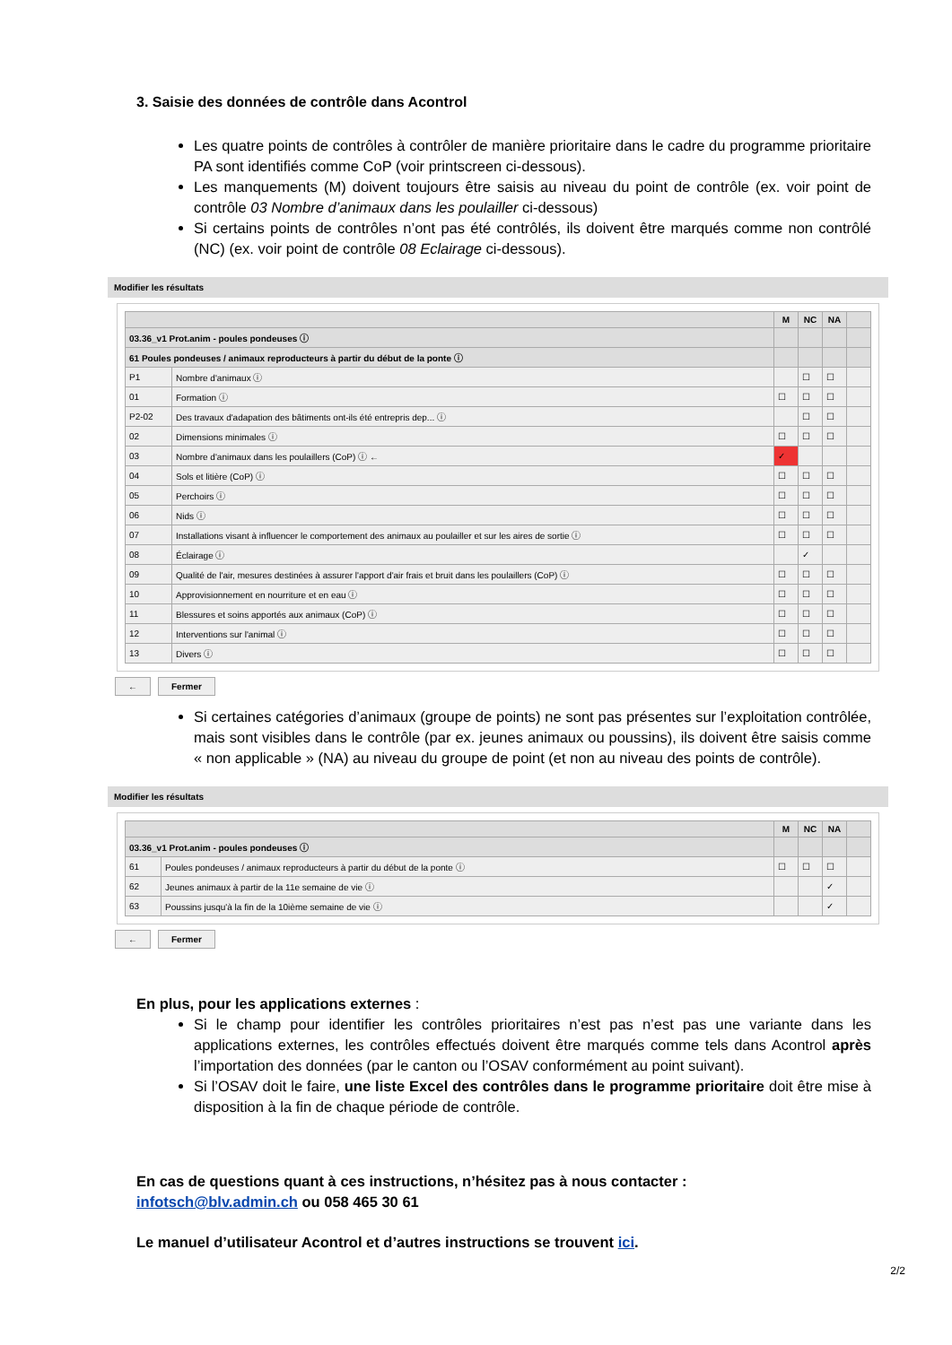3. Saisie des données de contrôle dans Acontrol
Les quatre points de contrôles à contrôler de manière prioritaire dans le cadre du programme prioritaire PA sont identifiés comme CoP (voir printscreen ci-dessous).
Les manquements (M) doivent toujours être saisis au niveau du point de contrôle (ex. voir point de contrôle 03 Nombre d’animaux dans les poulailler ci-dessous)
Si certains points de contrôles n’ont pas été contrôlés, ils doivent être marqués comme non contrôlé (NC) (ex. voir point de contrôle 08 Eclairage ci-dessous).
Modifier les résultats
| | | M | NC | NA | |
| --- | --- | --- | --- | --- | --- |
| 03.36_v1 Prot.anim - poules pondeuses ⓘ | | | | | |
| 61 Poules pondeuses / animaux reproducteurs à partir du début de la ponte ⓘ | | | | | |
| P1 | Nombre d'animaux ⓘ | | ☐ | ☐ | |
| 01 | Formation ⓘ | ☐ | ☐ | ☐ | |
| P2-02 | Des travaux d'adapation des bâtiments ont-ils été entrepris dep... ⓘ | | ☐ | ☐ | |
| 02 | Dimensions minimales ⓘ | ☐ | ☐ | ☐ | |
| 03 | Nombre d'animaux dans les poulaillers (CoP) ⓘ ← | ✓ | | | |
| 04 | Sols et litière (CoP) ⓘ | ☐ | ☐ | ☐ | |
| 05 | Perchoirs ⓘ | ☐ | ☐ | ☐ | |
| 06 | Nids ⓘ | ☐ | ☐ | ☐ | |
| 07 | Installations visant à influencer le comportement des animaux au poulailler et sur les aires de sortie ⓘ | ☐ | ☐ | ☐ | |
| 08 | Éclairage ⓘ | | ✓ | | |
| 09 | Qualité de l'air, mesures destinées à assurer l'apport d'air frais et bruit dans les poulaillers (CoP) ⓘ | ☐ | ☐ | ☐ | |
| 10 | Approvisionnement en nourriture et en eau ⓘ | ☐ | ☐ | ☐ | |
| 11 | Blessures et soins apportés aux animaux (CoP) ⓘ | ☐ | ☐ | ☐ | |
| 12 | Interventions sur l'animal ⓘ | ☐ | ☐ | ☐ | |
| 13 | Divers ⓘ | ☐ | ☐ | ☐ | |
← Fermer
Si certaines catégories d’animaux (groupe de points) ne sont pas présentes sur l’exploitation contrôlée, mais sont visibles dans le contrôle (par ex. jeunes animaux ou poussins), ils doivent être saisis comme « non applicable » (NA) au niveau du groupe de point (et non au niveau des points de contrôle).
Modifier les résultats
| | | M | NC | NA | |
| --- | --- | --- | --- | --- | --- |
| 03.36_v1 Prot.anim - poules pondeuses ⓘ | | | | | |
| 61 | Poules pondeuses / animaux reproducteurs à partir du début de la ponte ⓘ | ☐ | ☐ | ☐ | |
| 62 | Jeunes animaux à partir de la 11e semaine de vie ⓘ | | | ✓ | |
| 63 | Poussins jusqu'à la fin de la 10ième semaine de vie ⓘ | | | ✓ | |
← Fermer
En plus, pour les applications externes :
Si le champ pour identifier les contrôles prioritaires n’est pas n’est pas une variante dans les applications externes, les contrôles effectués doivent être marqués comme tels dans Acontrol après l’importation des données (par le canton ou l’OSAV conformément au point suivant).
Si l’OSAV doit le faire, une liste Excel des contrôles dans le programme prioritaire doit être mise à disposition à la fin de chaque période de contrôle.
En cas de questions quant à ces instructions, n’hésitez pas à nous contacter :
infotsch@blv.admin.ch ou 058 465 30 61
Le manuel d’utilisateur Acontrol et d’autres instructions se trouvent ici.
2/2